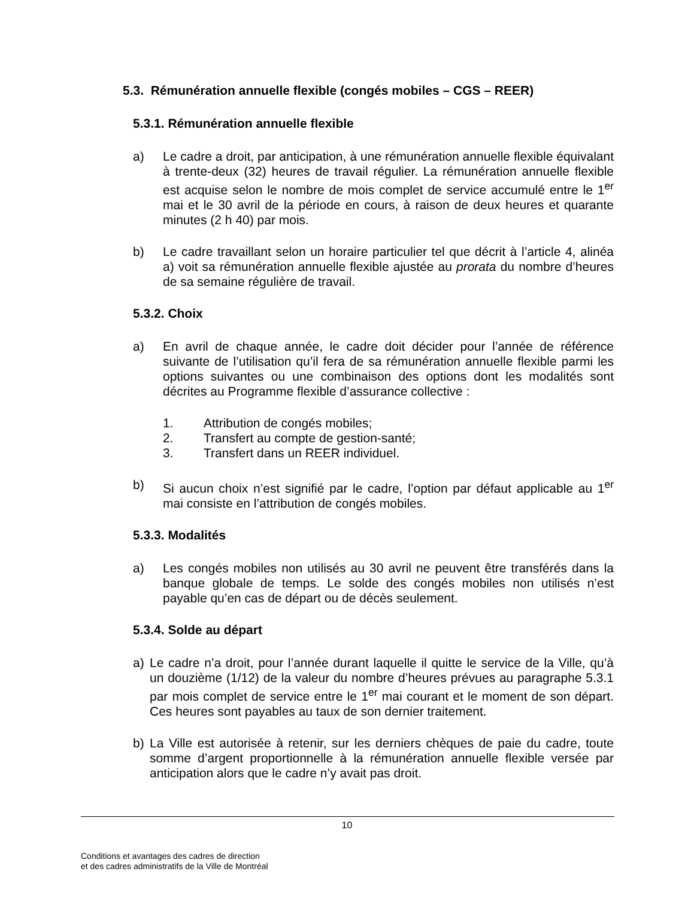5.3. Rémunération annuelle flexible (congés mobiles – CGS – REER)
5.3.1. Rémunération annuelle flexible
a) Le cadre a droit, par anticipation, à une rémunération annuelle flexible équivalant à trente-deux (32) heures de travail régulier. La rémunération annuelle flexible est acquise selon le nombre de mois complet de service accumulé entre le 1<sup>er</sup> mai et le 30 avril de la période en cours, à raison de deux heures et quarante minutes (2 h 40) par mois.
b) Le cadre travaillant selon un horaire particulier tel que décrit à l’article 4, alinéa a) voit sa rémunération annuelle flexible ajustée au prorata du nombre d’heures de sa semaine régulière de travail.
5.3.2. Choix
a) En avril de chaque année, le cadre doit décider pour l’année de référence suivante de l’utilisation qu’il fera de sa rémunération annuelle flexible parmi les options suivantes ou une combinaison des options dont les modalités sont décrites au Programme flexible d’assurance collective :
1. Attribution de congés mobiles;
2. Transfert au compte de gestion-santé;
3. Transfert dans un REER individuel.
b) Si aucun choix n’est signifié par le cadre, l’option par défaut applicable au 1<sup>er</sup> mai consiste en l’attribution de congés mobiles.
5.3.3. Modalités
a) Les congés mobiles non utilisés au 30 avril ne peuvent être transférés dans la banque globale de temps. Le solde des congés mobiles non utilisés n’est payable qu’en cas de départ ou de décès seulement.
5.3.4. Solde au départ
a) Le cadre n’a droit, pour l’année durant laquelle il quitte le service de la Ville, qu’à un douzième (1/12) de la valeur du nombre d’heures prévues au paragraphe 5.3.1 par mois complet de service entre le 1<sup>er</sup> mai courant et le moment de son départ. Ces heures sont payables au taux de son dernier traitement.
b) La Ville est autorisée à retenir, sur les derniers chèques de paie du cadre, toute somme d’argent proportionnelle à la rémunération annuelle flexible versée par anticipation alors que le cadre n’y avait pas droit.
10
Conditions et avantages des cadres de direction
et des cadres administratifs de la Ville de Montréal